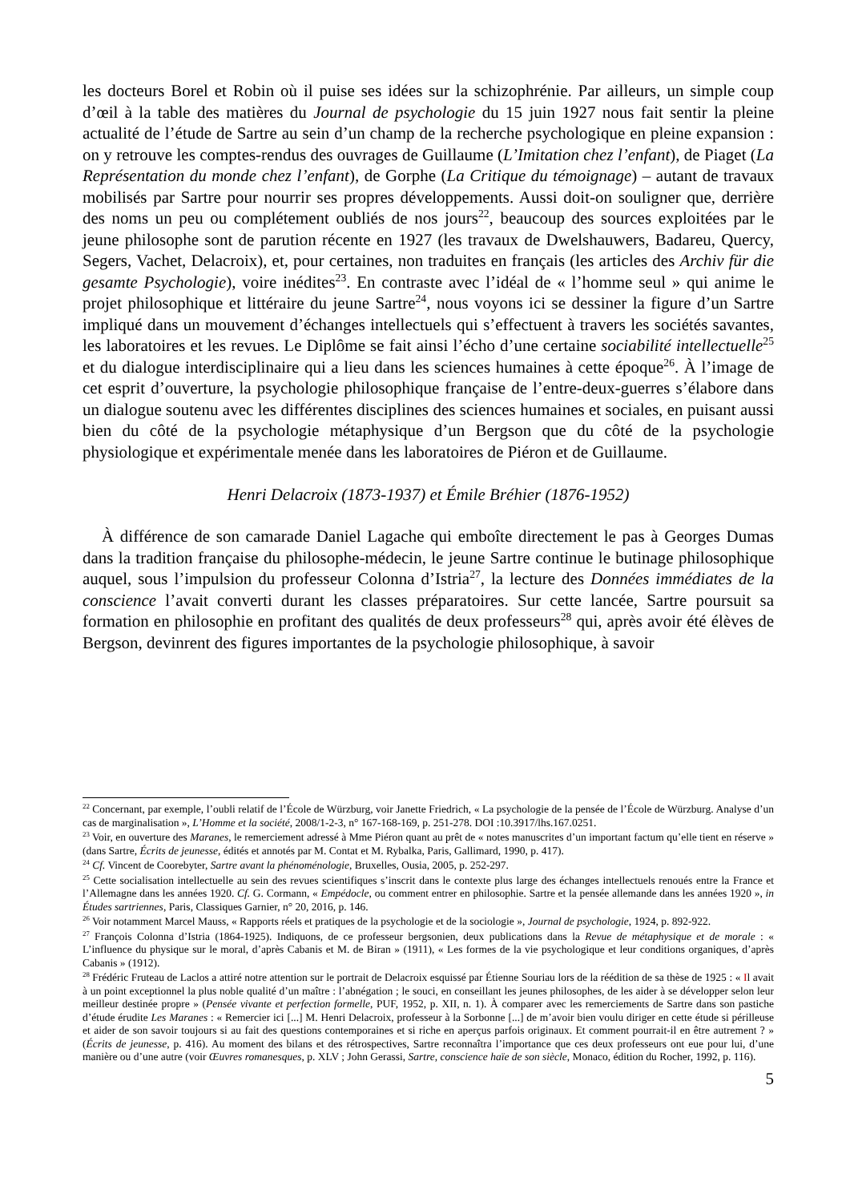les docteurs Borel et Robin où il puise ses idées sur la schizophrénie. Par ailleurs, un simple coup d’œil à la table des matières du Journal de psychologie du 15 juin 1927 nous fait sentir la pleine actualité de l’étude de Sartre au sein d’un champ de la recherche psychologique en pleine expansion : on y retrouve les comptes-rendus des ouvrages de Guillaume (L’Imitation chez l’enfant), de Piaget (La Représentation du monde chez l’enfant), de Gorphe (La Critique du témoignage) – autant de travaux mobilisés par Sartre pour nourrir ses propres développements. Aussi doit-on souligner que, derrière des noms un peu ou complétement oubliés de nos jours<sup>22</sup>, beaucoup des sources exploitées par le jeune philosophe sont de parution récente en 1927 (les travaux de Dwelshauwers, Badareu, Quercy, Segers, Vachet, Delacroix), et, pour certaines, non traduites en français (les articles des Archiv für die gesamte Psychologie), voire inédites<sup>23</sup>. En contraste avec l’idéal de « l’homme seul » qui anime le projet philosophique et littéraire du jeune Sartre<sup>24</sup>, nous voyons ici se dessiner la figure d’un Sartre impliqué dans un mouvement d’échanges intellectuels qui s’effectuent à travers les sociétés savantes, les laboratoires et les revues. Le Diplôme se fait ainsi l’écho d’une certaine sociabilité intellectuelle<sup>25</sup> et du dialogue interdisciplinaire qui a lieu dans les sciences humaines à cette époque<sup>26</sup>. À l’image de cet esprit d’ouverture, la psychologie philosophique française de l’entre-deux-guerres s’élabore dans un dialogue soutenu avec les différentes disciplines des sciences humaines et sociales, en puisant aussi bien du côté de la psychologie métaphysique d’un Bergson que du côté de la psychologie physiologique et expérimentale menée dans les laboratoires de Piéron et de Guillaume.
Henri Delacroix (1873-1937) et Émile Bréhier (1876-1952)
À différence de son camarade Daniel Lagache qui emboîte directement le pas à Georges Dumas dans la tradition française du philosophe-médecin, le jeune Sartre continue le butinage philosophique auquel, sous l’impulsion du professeur Colonna d’Istria<sup>27</sup>, la lecture des Données immédiates de la conscience l’avait converti durant les classes préparatoires. Sur cette lancée, Sartre poursuit sa formation en philosophie en profitant des qualités de deux professeurs<sup>28</sup> qui, après avoir été élèves de Bergson, devinrent des figures importantes de la psychologie philosophique, à savoir
<sup>22</sup> Concernant, par exemple, l’oubli relatif de l’École de Würzburg, voir Janette Friedrich, « La psychologie de la pensée de l’École de Würzburg. Analyse d’un cas de marginalisation », L’Homme et la société, 2008/1-2-3, n° 167-168-169, p. 251-278. DOI :10.3917/lhs.167.0251.
<sup>23</sup> Voir, en ouverture des Maranes, le remerciement adressé à Mme Piéron quant au prêt de « notes manuscrites d’un important factum qu’elle tient en réserve » (dans Sartre, Écrits de jeunesse, édités et annotés par M. Contat et M. Rybalka, Paris, Gallimard, 1990, p. 417).
<sup>24</sup> Cf. Vincent de Coorebyter, Sartre avant la phénoménologie, Bruxelles, Ousia, 2005, p. 252-297.
<sup>25</sup> Cette socialisation intellectuelle au sein des revues scientifiques s’inscrit dans le contexte plus large des échanges intellectuels renoués entre la France et l’Allemagne dans les années 1920. Cf. G. Cormann, « Empédocle, ou comment entrer en philosophie. Sartre et la pensée allemande dans les années 1920 », in Études sartriennes, Paris, Classiques Garnier, n° 20, 2016, p. 146.
<sup>26</sup> Voir notamment Marcel Mauss, « Rapports réels et pratiques de la psychologie et de la sociologie », Journal de psychologie, 1924, p. 892-922.
<sup>27</sup> François Colonna d’Istria (1864-1925). Indiquons, de ce professeur bergsonien, deux publications dans la Revue de métaphysique et de morale : « L’influence du physique sur le moral, d’après Cabanis et M. de Biran » (1911), « Les formes de la vie psychologique et leur conditions organiques, d’après Cabanis » (1912).
<sup>28</sup> Frédéric Fruteau de Laclos a attiré notre attention sur le portrait de Delacroix esquissé par Étienne Souriau lors de la réédition de sa thèse de 1925 : « Il avait à un point exceptionnel la plus noble qualité d’un maître : l’abnégation ; le souci, en conseillant les jeunes philosophes, de les aider à se développer selon leur meilleur destinée propre » (Pensée vivante et perfection formelle, PUF, 1952, p. XII, n. 1). À comparer avec les remerciements de Sartre dans son pastiche d’étude érudite Les Maranes : « Remercier ici [...] M. Henri Delacroix, professeur à la Sorbonne [...] de m’avoir bien voulu diriger en cette étude si périlleuse et aider de son savoir toujours si au fait des questions contemporaines et si riche en aperçus parfois originaux. Et comment pourrait-il en être autrement ? » (Écrits de jeunesse, p. 416). Au moment des bilans et des rétrospectives, Sartre reconnaîtra l’importance que ces deux professeurs ont eue pour lui, d’une manière ou d’une autre (voir Œuvres romanesques, p. XLV ; John Gerassi, Sartre, conscience haïe de son siècle, Monaco, édition du Rocher, 1992, p. 116).
5